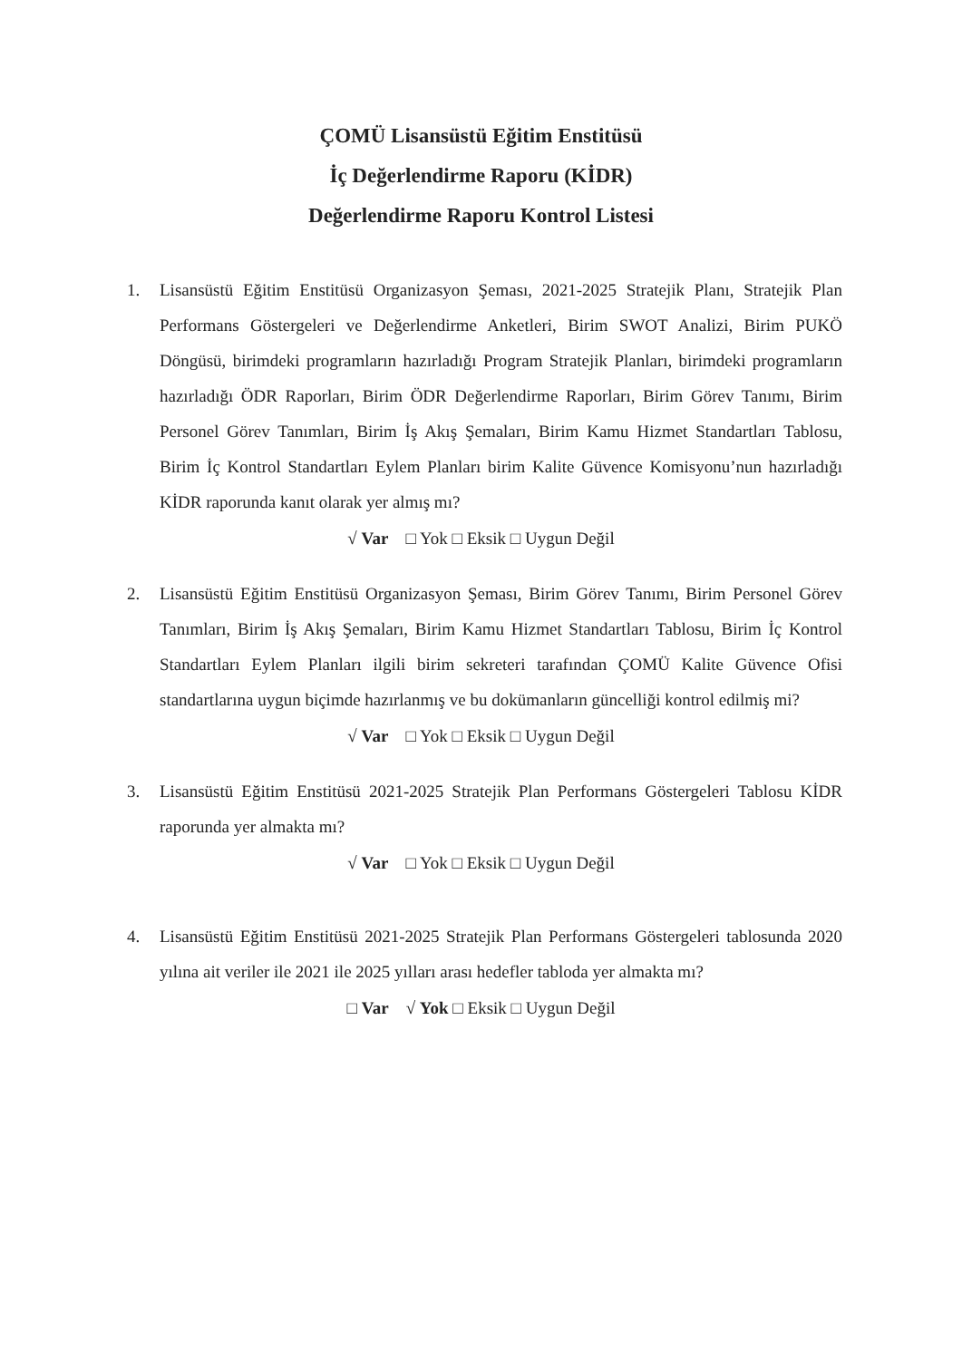ÇOMÜ Lisansüstü Eğitim Enstitüsü
İç Değerlendirme Raporu (KİDR)
Değerlendirme Raporu Kontrol Listesi
1. Lisansüstü Eğitim Enstitüsü Organizasyon Şeması, 2021-2025 Stratejik Planı, Stratejik Plan Performans Göstergeleri ve Değerlendirme Anketleri, Birim SWOT Analizi, Birim PUKÖ Döngüsü, birimdeki programların hazırladığı Program Stratejik Planları, birimdeki programların hazırladığı ÖDR Raporları, Birim ÖDR Değerlendirme Raporları, Birim Görev Tanımı, Birim Personel Görev Tanımları, Birim İş Akış Şemaları, Birim Kamu Hizmet Standartları Tablosu, Birim İç Kontrol Standartları Eylem Planları birim Kalite Güvence Komisyonu’nun hazırladığı KİDR raporunda kanıt olarak yer almış mı?
√ Var □ Yok □ Eksik □ Uygun Değil
2. Lisansüstü Eğitim Enstitüsü Organizasyon Şeması, Birim Görev Tanımı, Birim Personel Görev Tanımları, Birim İş Akış Şemaları, Birim Kamu Hizmet Standartları Tablosu, Birim İç Kontrol Standartları Eylem Planları ilgili birim sekreteri tarafından ÇOMÜ Kalite Güvence Ofisi standartlarına uygun biçimde hazırlanmış ve bu dokümanların güncelliği kontrol edilmiş mi?
√ Var □ Yok □ Eksik □ Uygun Değil
3. Lisansüstü Eğitim Enstitüsü 2021-2025 Stratejik Plan Performans Göstergeleri Tablosu KİDR raporunda yer almakta mı?
√ Var □ Yok □ Eksik □ Uygun Değil
4. Lisansüstü Eğitim Enstitüsü 2021-2025 Stratejik Plan Performans Göstergeleri tablosunda 2020 yılına ait veriler ile 2021 ile 2025 yılları arası hedefler tabloda yer almakta mı?
□ Var √ Yok □ Eksik □ Uygun Değil